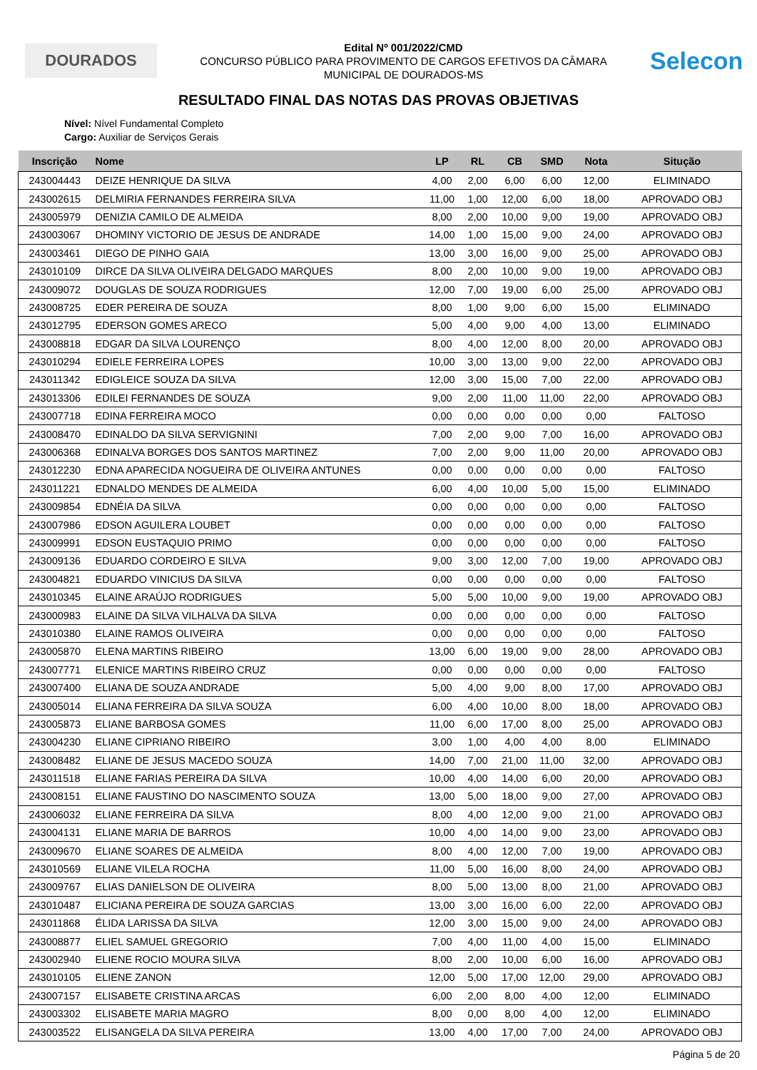DOURADOS
Edital Nº 001/2022/CMD
CONCURSO PÚBLICO PARA PROVIMENTO DE CARGOS EFETIVOS DA CÂMARA
MUNICIPAL DE DOURADOS-MS
Selecon
RESULTADO FINAL DAS NOTAS DAS PROVAS OBJETIVAS
Nível: Nível Fundamental Completo
Cargo: Auxiliar de Serviços Gerais
| Inscrição | Nome | LP | RL | CB | SMD | Nota | Situção |
| --- | --- | --- | --- | --- | --- | --- | --- |
| 243004443 | DEIZE HENRIQUE DA SILVA | 4,00 | 2,00 | 6,00 | 6,00 | 12,00 | ELIMINADO |
| 243002615 | DELMIRIA FERNANDES FERREIRA SILVA | 11,00 | 1,00 | 12,00 | 6,00 | 18,00 | APROVADO OBJ |
| 243005979 | DENIZIA CAMILO DE ALMEIDA | 8,00 | 2,00 | 10,00 | 9,00 | 19,00 | APROVADO OBJ |
| 243003067 | DHOMINY VICTORIO DE JESUS DE ANDRADE | 14,00 | 1,00 | 15,00 | 9,00 | 24,00 | APROVADO OBJ |
| 243003461 | DIEGO DE PINHO GAIA | 13,00 | 3,00 | 16,00 | 9,00 | 25,00 | APROVADO OBJ |
| 243010109 | DIRCE DA SILVA OLIVEIRA DELGADO MARQUES | 8,00 | 2,00 | 10,00 | 9,00 | 19,00 | APROVADO OBJ |
| 243009072 | DOUGLAS DE SOUZA RODRIGUES | 12,00 | 7,00 | 19,00 | 6,00 | 25,00 | APROVADO OBJ |
| 243008725 | EDER PEREIRA DE SOUZA | 8,00 | 1,00 | 9,00 | 6,00 | 15,00 | ELIMINADO |
| 243012795 | EDERSON GOMES ARECO | 5,00 | 4,00 | 9,00 | 4,00 | 13,00 | ELIMINADO |
| 243008818 | EDGAR DA SILVA LOURENÇO | 8,00 | 4,00 | 12,00 | 8,00 | 20,00 | APROVADO OBJ |
| 243010294 | EDIELE FERREIRA LOPES | 10,00 | 3,00 | 13,00 | 9,00 | 22,00 | APROVADO OBJ |
| 243011342 | EDIGLEICE SOUZA DA SILVA | 12,00 | 3,00 | 15,00 | 7,00 | 22,00 | APROVADO OBJ |
| 243013306 | EDILEI FERNANDES DE SOUZA | 9,00 | 2,00 | 11,00 | 11,00 | 22,00 | APROVADO OBJ |
| 243007718 | EDINA FERREIRA MOCO | 0,00 | 0,00 | 0,00 | 0,00 | 0,00 | FALTOSO |
| 243008470 | EDINALDO DA SILVA SERVIGNINI | 7,00 | 2,00 | 9,00 | 7,00 | 16,00 | APROVADO OBJ |
| 243006368 | EDINALVA BORGES DOS SANTOS MARTINEZ | 7,00 | 2,00 | 9,00 | 11,00 | 20,00 | APROVADO OBJ |
| 243012230 | EDNA APARECIDA NOGUEIRA DE OLIVEIRA ANTUNES | 0,00 | 0,00 | 0,00 | 0,00 | 0,00 | FALTOSO |
| 243011221 | EDNALDO MENDES DE ALMEIDA | 6,00 | 4,00 | 10,00 | 5,00 | 15,00 | ELIMINADO |
| 243009854 | EDNÉIA DA SILVA | 0,00 | 0,00 | 0,00 | 0,00 | 0,00 | FALTOSO |
| 243007986 | EDSON AGUILERA LOUBET | 0,00 | 0,00 | 0,00 | 0,00 | 0,00 | FALTOSO |
| 243009991 | EDSON EUSTAQUIO PRIMO | 0,00 | 0,00 | 0,00 | 0,00 | 0,00 | FALTOSO |
| 243009136 | EDUARDO CORDEIRO E SILVA | 9,00 | 3,00 | 12,00 | 7,00 | 19,00 | APROVADO OBJ |
| 243004821 | EDUARDO VINICIUS DA SILVA | 0,00 | 0,00 | 0,00 | 0,00 | 0,00 | FALTOSO |
| 243010345 | ELAINE ARAÚJO RODRIGUES | 5,00 | 5,00 | 10,00 | 9,00 | 19,00 | APROVADO OBJ |
| 243000983 | ELAINE DA SILVA VILHALVA DA SILVA | 0,00 | 0,00 | 0,00 | 0,00 | 0,00 | FALTOSO |
| 243010380 | ELAINE RAMOS OLIVEIRA | 0,00 | 0,00 | 0,00 | 0,00 | 0,00 | FALTOSO |
| 243005870 | ELENA MARTINS RIBEIRO | 13,00 | 6,00 | 19,00 | 9,00 | 28,00 | APROVADO OBJ |
| 243007771 | ELENICE MARTINS RIBEIRO CRUZ | 0,00 | 0,00 | 0,00 | 0,00 | 0,00 | FALTOSO |
| 243007400 | ELIANA DE SOUZA ANDRADE | 5,00 | 4,00 | 9,00 | 8,00 | 17,00 | APROVADO OBJ |
| 243005014 | ELIANA FERREIRA DA SILVA SOUZA | 6,00 | 4,00 | 10,00 | 8,00 | 18,00 | APROVADO OBJ |
| 243005873 | ELIANE BARBOSA GOMES | 11,00 | 6,00 | 17,00 | 8,00 | 25,00 | APROVADO OBJ |
| 243004230 | ELIANE CIPRIANO RIBEIRO | 3,00 | 1,00 | 4,00 | 4,00 | 8,00 | ELIMINADO |
| 243008482 | ELIANE DE JESUS MACEDO SOUZA | 14,00 | 7,00 | 21,00 | 11,00 | 32,00 | APROVADO OBJ |
| 243011518 | ELIANE FARIAS PEREIRA DA SILVA | 10,00 | 4,00 | 14,00 | 6,00 | 20,00 | APROVADO OBJ |
| 243008151 | ELIANE FAUSTINO DO NASCIMENTO SOUZA | 13,00 | 5,00 | 18,00 | 9,00 | 27,00 | APROVADO OBJ |
| 243006032 | ELIANE FERREIRA DA SILVA | 8,00 | 4,00 | 12,00 | 9,00 | 21,00 | APROVADO OBJ |
| 243004131 | ELIANE MARIA DE BARROS | 10,00 | 4,00 | 14,00 | 9,00 | 23,00 | APROVADO OBJ |
| 243009670 | ELIANE SOARES DE ALMEIDA | 8,00 | 4,00 | 12,00 | 7,00 | 19,00 | APROVADO OBJ |
| 243010569 | ELIANE VILELA ROCHA | 11,00 | 5,00 | 16,00 | 8,00 | 24,00 | APROVADO OBJ |
| 243009767 | ELIAS DANIELSON DE OLIVEIRA | 8,00 | 5,00 | 13,00 | 8,00 | 21,00 | APROVADO OBJ |
| 243010487 | ELICIANA PEREIRA DE SOUZA GARCIAS | 13,00 | 3,00 | 16,00 | 6,00 | 22,00 | APROVADO OBJ |
| 243011868 | ÉLIDA LARISSA DA SILVA | 12,00 | 3,00 | 15,00 | 9,00 | 24,00 | APROVADO OBJ |
| 243008877 | ELIEL SAMUEL GREGORIO | 7,00 | 4,00 | 11,00 | 4,00 | 15,00 | ELIMINADO |
| 243002940 | ELIENE ROCIO MOURA SILVA | 8,00 | 2,00 | 10,00 | 6,00 | 16,00 | APROVADO OBJ |
| 243010105 | ELIENE ZANON | 12,00 | 5,00 | 17,00 | 12,00 | 29,00 | APROVADO OBJ |
| 243007157 | ELISABETE CRISTINA ARCAS | 6,00 | 2,00 | 8,00 | 4,00 | 12,00 | ELIMINADO |
| 243003302 | ELISABETE MARIA MAGRO | 8,00 | 0,00 | 8,00 | 4,00 | 12,00 | ELIMINADO |
| 243003522 | ELISANGELA DA SILVA PEREIRA | 13,00 | 4,00 | 17,00 | 7,00 | 24,00 | APROVADO OBJ |
Página 5 de 20